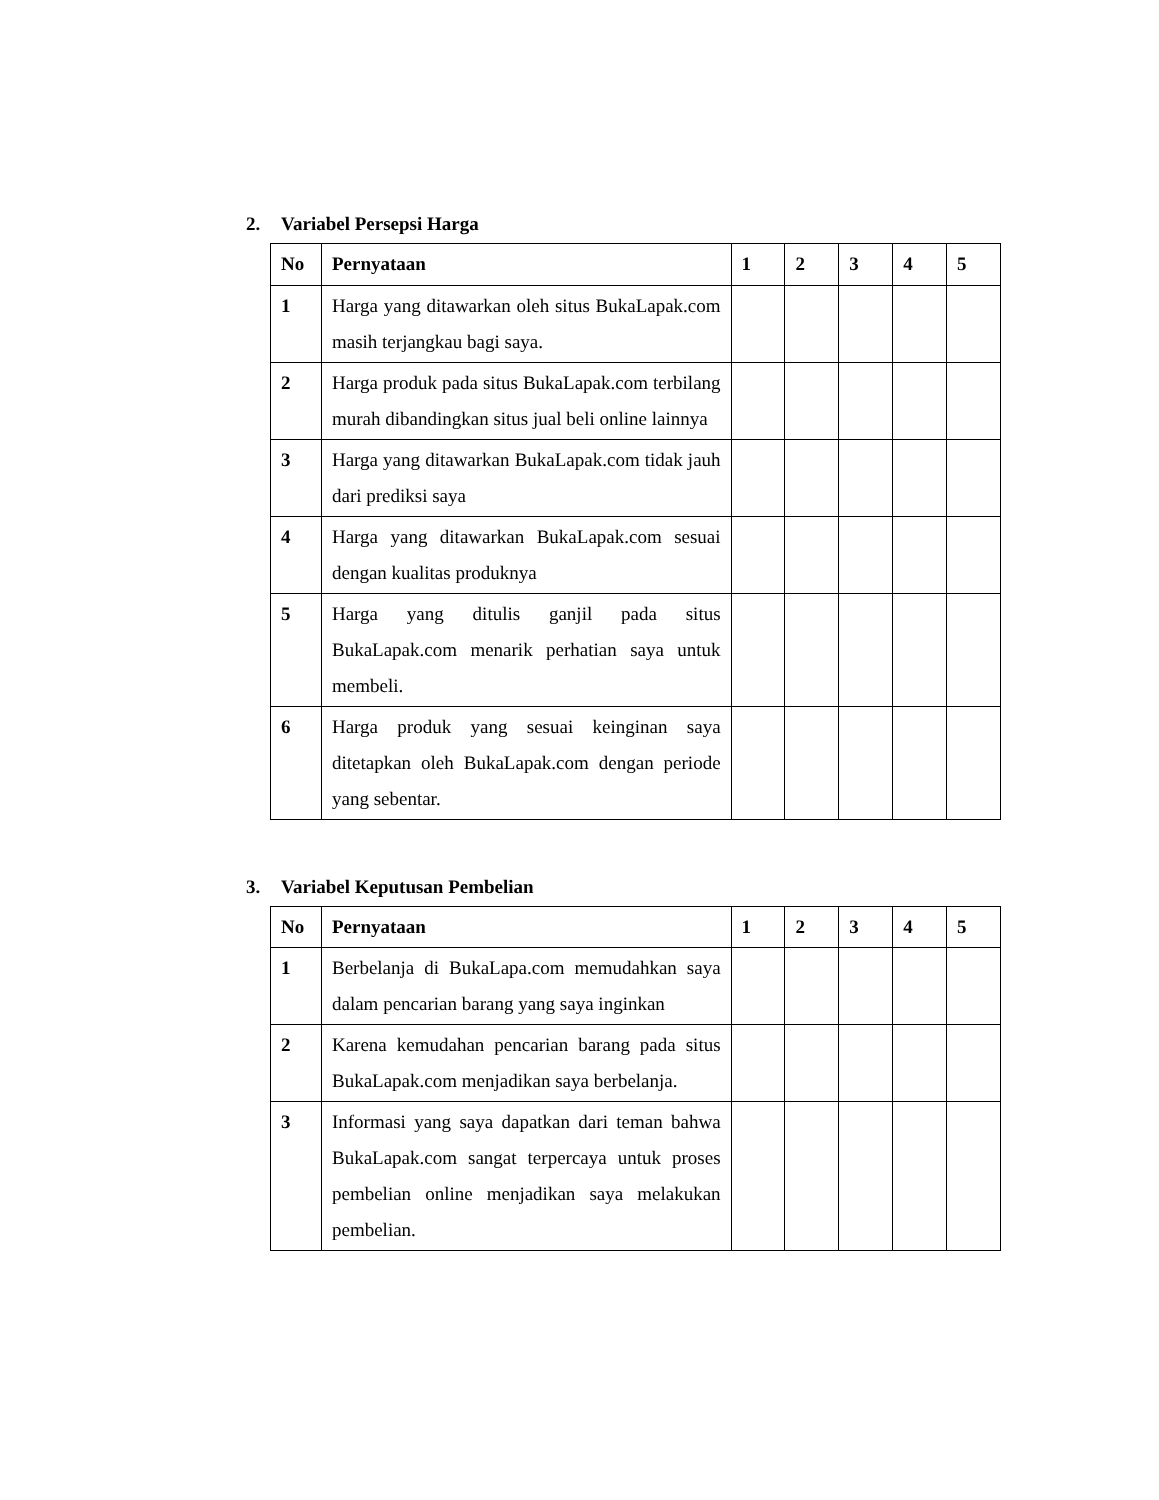2. Variabel Persepsi Harga
| No | Pernyataan | 1 | 2 | 3 | 4 | 5 |
| --- | --- | --- | --- | --- | --- | --- |
| 1 | Harga yang ditawarkan oleh situs BukaLapak.com masih terjangkau bagi saya. | | | | | |
| 2 | Harga produk pada situs BukaLapak.com terbilang murah dibandingkan situs jual beli online lainnya | | | | | |
| 3 | Harga yang ditawarkan BukaLapak.com tidak jauh dari prediksi saya | | | | | |
| 4 | Harga yang ditawarkan BukaLapak.com sesuai dengan kualitas produknya | | | | | |
| 5 | Harga yang ditulis ganjil pada situs BukaLapak.com menarik perhatian saya untuk membeli. | | | | | |
| 6 | Harga produk yang sesuai keinginan saya ditetapkan oleh BukaLapak.com dengan periode yang sebentar. | | | | | |
3. Variabel Keputusan Pembelian
| No | Pernyataan | 1 | 2 | 3 | 4 | 5 |
| --- | --- | --- | --- | --- | --- | --- |
| 1 | Berbelanja di BukaLapa.com memudahkan saya dalam pencarian barang yang saya inginkan | | | | | |
| 2 | Karena kemudahan pencarian barang pada situs BukaLapak.com menjadikan saya berbelanja. | | | | | |
| 3 | Informasi yang saya dapatkan dari teman bahwa BukaLapak.com sangat terpercaya untuk proses pembelian online menjadikan saya melakukan pembelian. | | | | | |